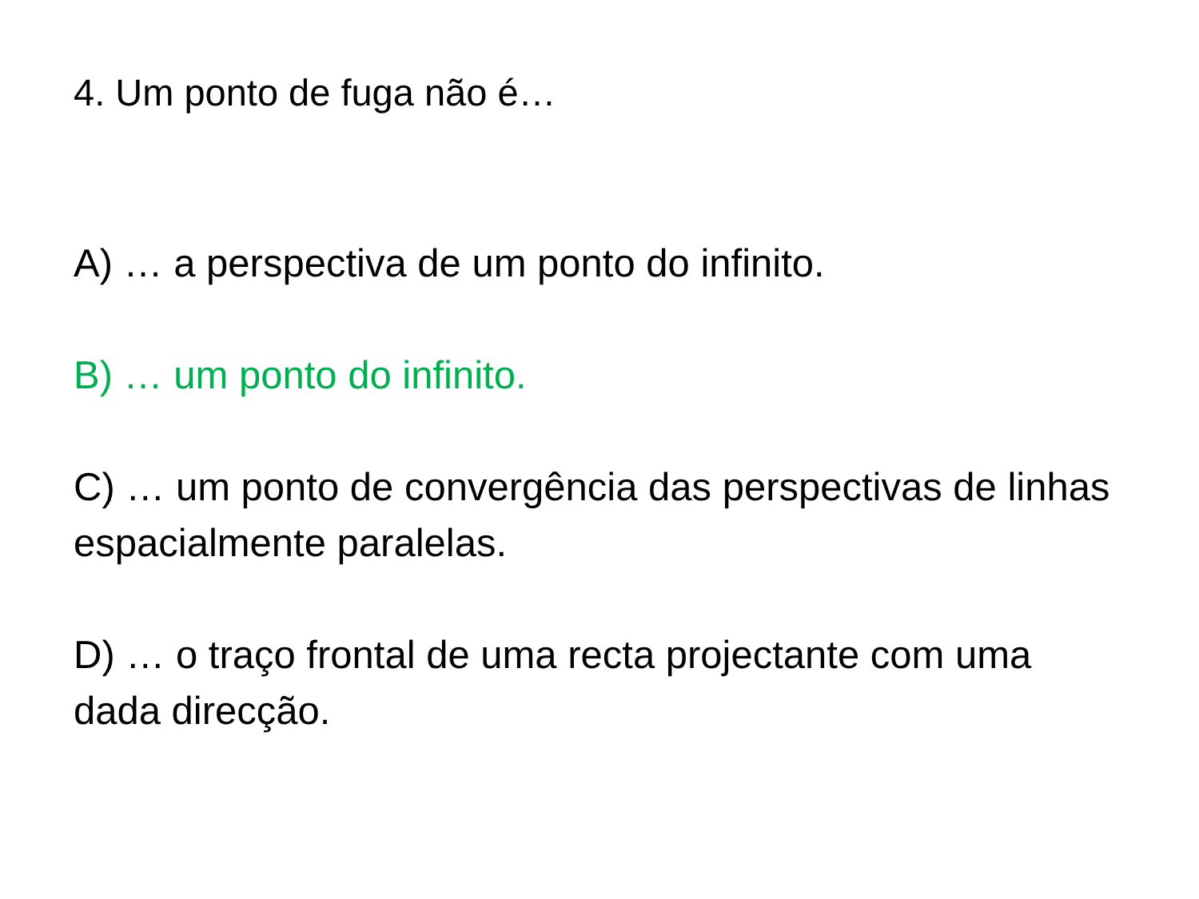4. Um ponto de fuga não é…
A) … a perspectiva de um ponto do infinito.
B) … um ponto do infinito.
C) … um ponto de convergência das perspectivas de linhas espacialmente paralelas.
D) … o traço frontal de uma recta projectante com uma dada direcção.